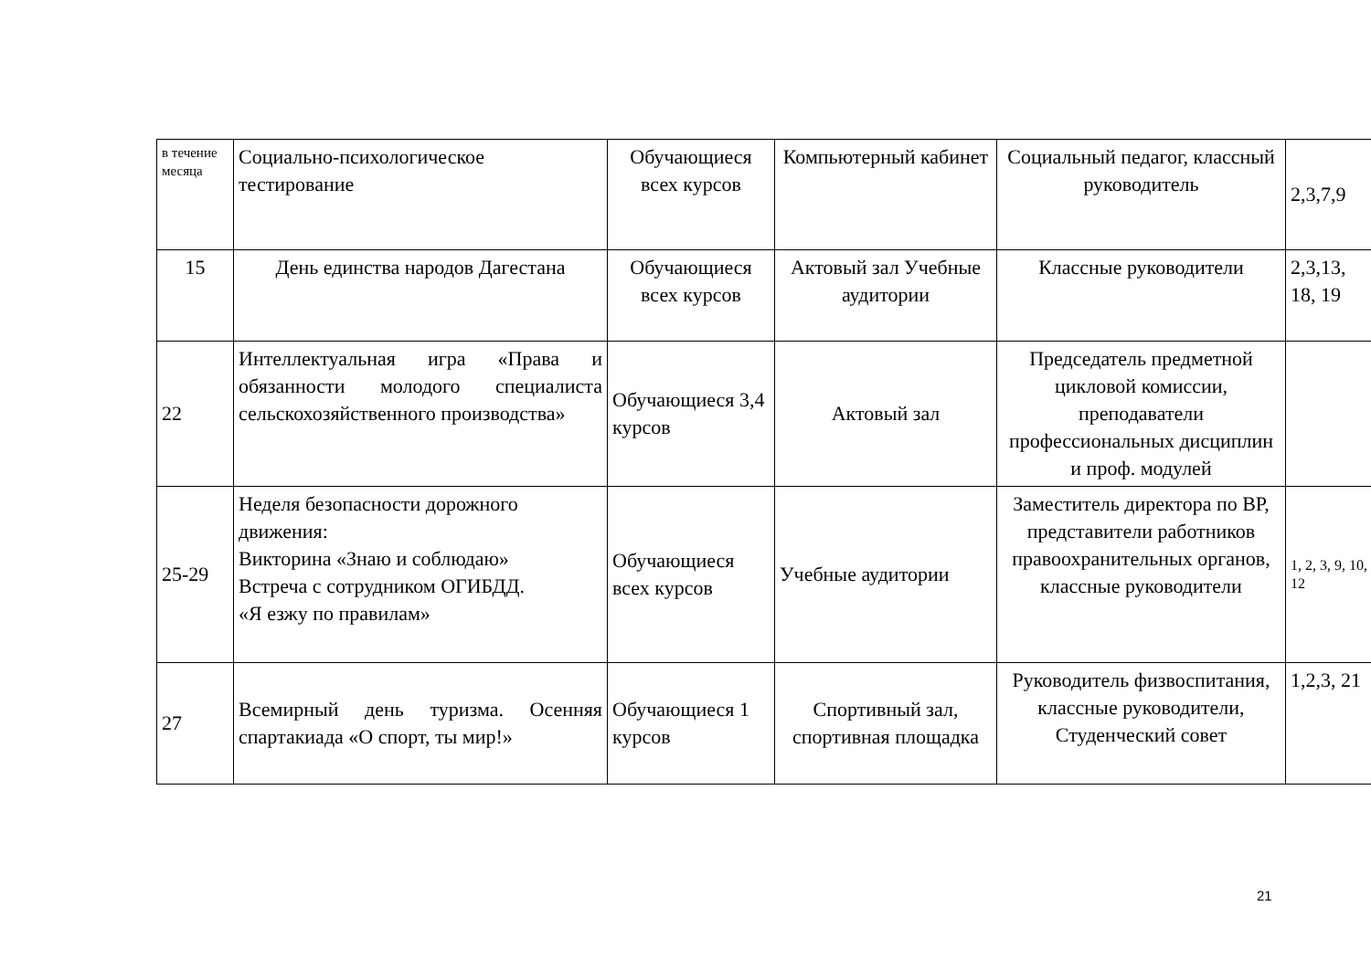| в течение месяца | Социально-психологическое тестирование | Обучающиеся всех курсов | Компьютерный кабинет | Социальный педагог, классный руководитель | 2,3,7,9 |
| 15 | День единства народов Дагестана | Обучающиеся всех курсов | Актовый зал Учебные аудитории | Классные руководители | 2,3,13, 18, 19 |
| 22 | Интеллектуальная игра «Права и обязанности молодого специалиста сельскохозяйственного производства» | Обучающиеся 3,4 курсов | Актовый зал | Председатель предметной цикловой комиссии, преподаватели профессиональных дисциплин и проф. модулей | |
| 25-29 | Неделя безопасности дорожного движения: Викторина «Знаю и соблюдаю» Встреча с сотрудником ОГИБДД. «Я езжу по правилам» | Обучающиеся всех курсов | Учебные аудитории | Заместитель директора по ВР, представители работников правоохранительных органов, классные руководители | 1, 2, 3, 9, 10, 12 |
| 27 | Всемирный день туризма. Осенняя спартакиада «О спорт, ты мир!» | Обучающиеся 1 курсов | Спортивный зал, спортивная площадка | Руководитель физвоспитания, классные руководители, Студенческий совет | 1,2,3, 21 |
21